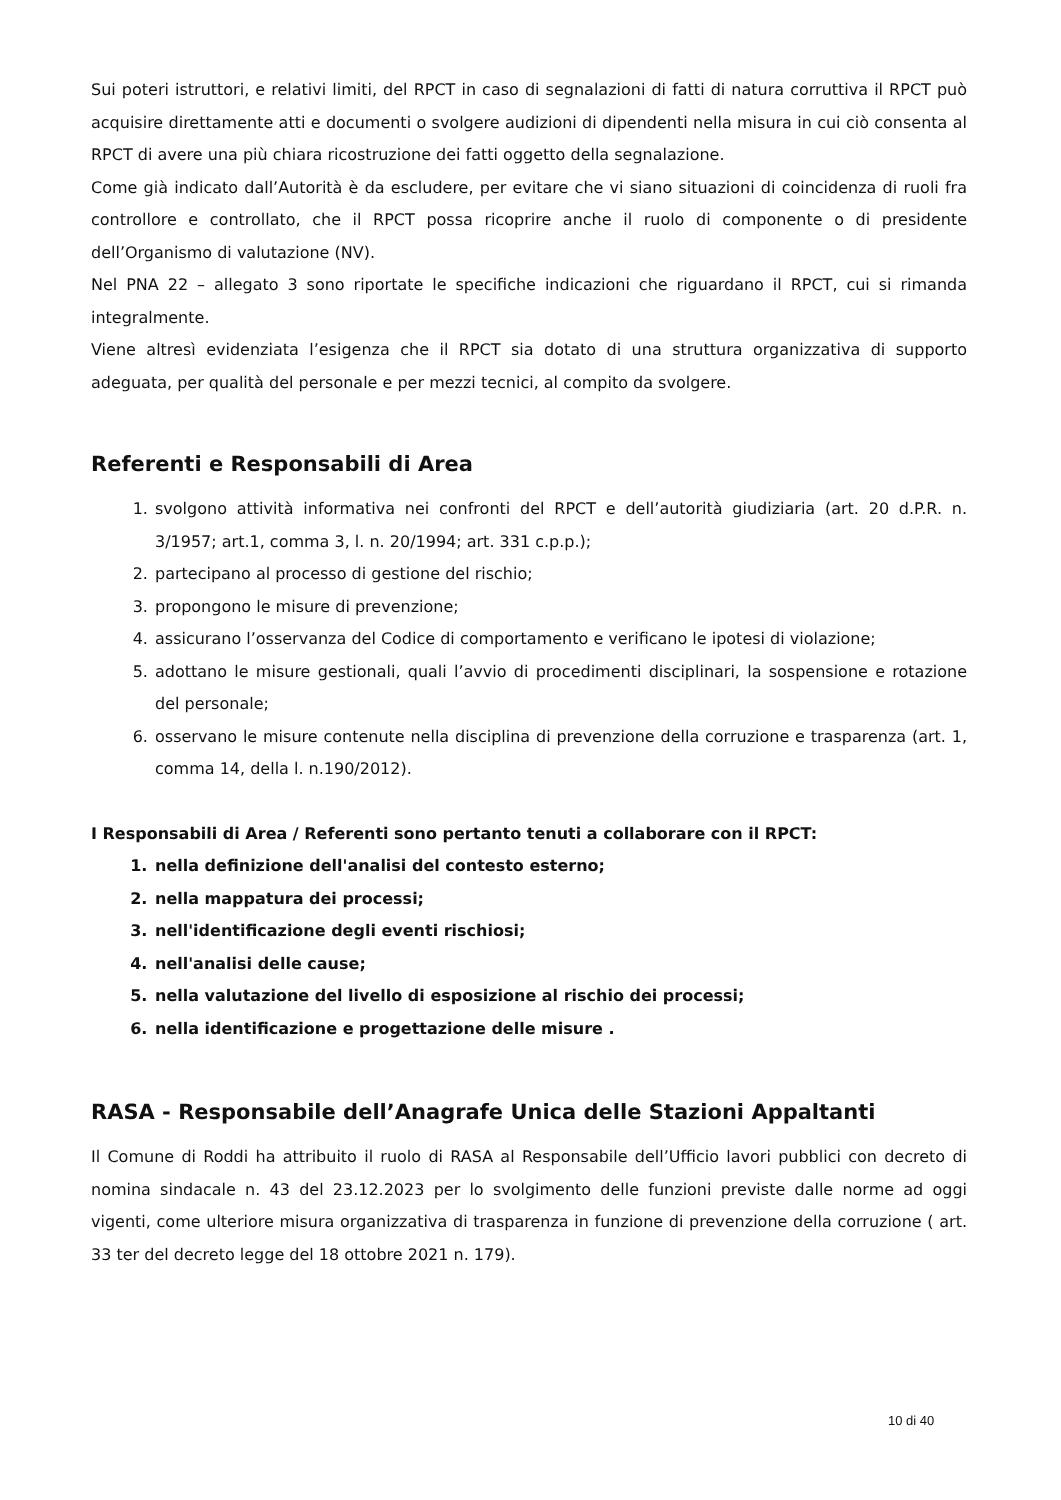Sui poteri istruttori, e relativi limiti, del RPCT in caso di segnalazioni di fatti di natura corruttiva il RPCT può acquisire direttamente atti e documenti o svolgere audizioni di dipendenti nella misura in cui ciò consenta al RPCT di avere una più chiara ricostruzione dei fatti oggetto della segnalazione.
Come già indicato dall’Autorità è da escludere, per evitare che vi siano situazioni di coincidenza di ruoli fra controllore e controllato, che il RPCT possa ricoprire anche il ruolo di componente o di presidente dell’Organismo di valutazione (NV).
Nel PNA 22 – allegato 3 sono riportate le specifiche indicazioni che riguardano il RPCT, cui si rimanda integralmente.
Viene altresì evidenziata l’esigenza che il RPCT sia dotato di una struttura organizzativa di supporto adeguata, per qualità del personale e per mezzi tecnici, al compito da svolgere.
Referenti e Responsabili di Area
1. svolgono attività informativa nei confronti del RPCT e dell’autorità giudiziaria (art. 20 d.P.R. n. 3/1957; art.1, comma 3, l. n. 20/1994; art. 331 c.p.p.);
2. partecipano al processo di gestione del rischio;
3. propongono le misure di prevenzione;
4. assicurano l’osservanza del Codice di comportamento e verificano le ipotesi di violazione;
5. adottano le misure gestionali, quali l’avvio di procedimenti disciplinari, la sospensione e rotazione del personale;
6. osservano le misure contenute nella disciplina di prevenzione della corruzione e trasparenza (art. 1, comma 14, della l. n.190/2012).
I Responsabili di Area / Referenti sono pertanto tenuti a collaborare con il RPCT:
1. nella definizione dell'analisi del contesto esterno;
2. nella mappatura dei processi;
3. nell'identificazione degli eventi rischiosi;
4. nell'analisi delle cause;
5. nella valutazione del livello di esposizione al rischio dei processi;
6. nella identificazione e progettazione delle misure .
RASA - Responsabile dell’Anagrafe Unica delle Stazioni Appaltanti
Il Comune di Roddi ha attribuito il ruolo di RASA al Responsabile dell’Ufficio lavori pubblici con decreto di nomina sindacale n. 43 del 23.12.2023 per lo svolgimento delle funzioni previste dalle norme ad oggi vigenti, come ulteriore misura organizzativa di trasparenza in funzione di prevenzione della corruzione ( art. 33 ter del decreto legge del 18 ottobre 2021 n. 179).
10 di 40